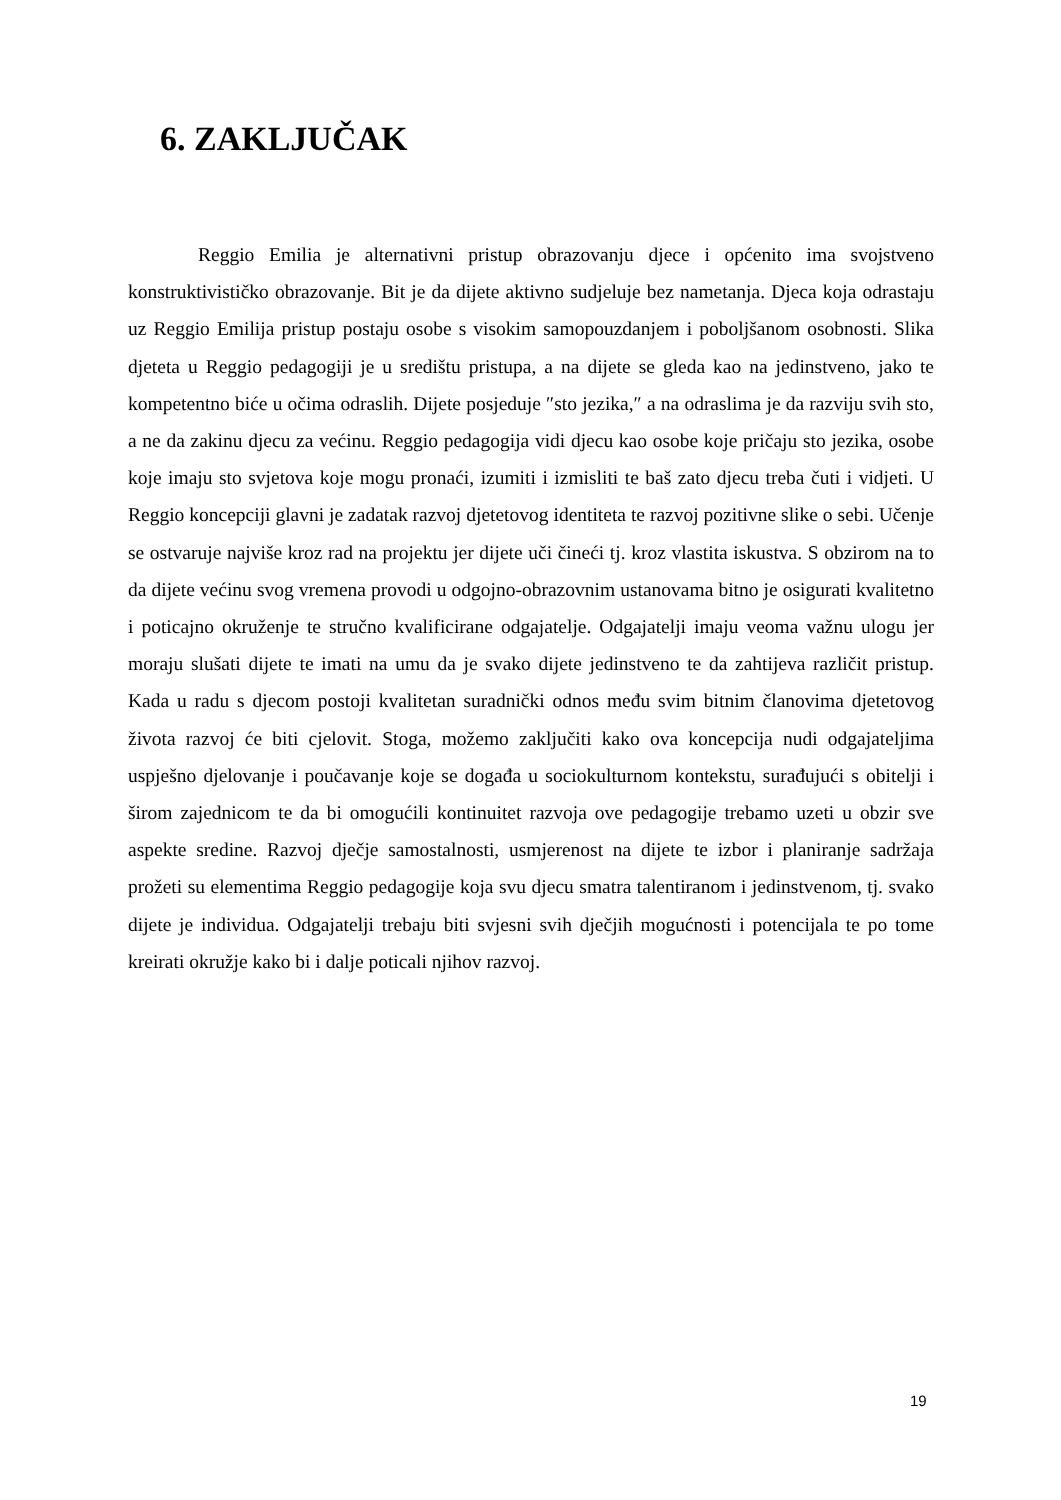6. ZAKLJUČAK
Reggio Emilia je alternativni pristup obrazovanju djece i općenito ima svojstveno konstruktivističko obrazovanje. Bit je da dijete aktivno sudjeluje bez nametanja. Djeca koja odrastaju uz Reggio Emilija pristup postaju osobe s visokim samopouzdanjem i poboljšanom osobnosti. Slika djeteta u Reggio pedagogiji je u središtu pristupa, a na dijete se gleda kao na jedinstveno, jako te kompetentno biće u očima odraslih. Dijete posjeduje ″sto jezika,″ a na odraslima je da razviju svih sto, a ne da zakinu djecu za većinu. Reggio pedagogija vidi djecu kao osobe koje pričaju sto jezika, osobe koje imaju sto svjetova koje mogu pronaći, izumiti i izmisliti te baš zato djecu treba čuti i vidjeti. U Reggio koncepciji glavni je zadatak razvoj djetetovog identiteta te razvoj pozitivne slike o sebi. Učenje se ostvaruje najviše kroz rad na projektu jer dijete uči čineći tj. kroz vlastita iskustva. S obzirom na to da dijete većinu svog vremena provodi u odgojno-obrazovnim ustanovama bitno je osigurati kvalitetno i poticajno okruženje te stručno kvalificirane odgajatelje. Odgajatelji imaju veoma važnu ulogu jer moraju slušati dijete te imati na umu da je svako dijete jedinstveno te da zahtijeva različit pristup. Kada u radu s djecom postoji kvalitetan suradnički odnos među svim bitnim članovima djetetovog života razvoj će biti cjelovit. Stoga, možemo zaključiti kako ova koncepcija nudi odgajateljima uspješno djelovanje i poučavanje koje se događa u sociokulturnom kontekstu, surađujući s obitelji i širom zajednicom te da bi omogućili kontinuitet razvoja ove pedagogije trebamo uzeti u obzir sve aspekte sredine. Razvoj dječje samostalnosti, usmjerenost na dijete te izbor i planiranje sadržaja prožeti su elementima Reggio pedagogije koja svu djecu smatra talentiranom i jedinstvenom, tj. svako dijete je individua. Odgajatelji trebaju biti svjesni svih dječjih mogućnosti i potencijala te po tome kreirati okružje kako bi i dalje poticali njihov razvoj.
19